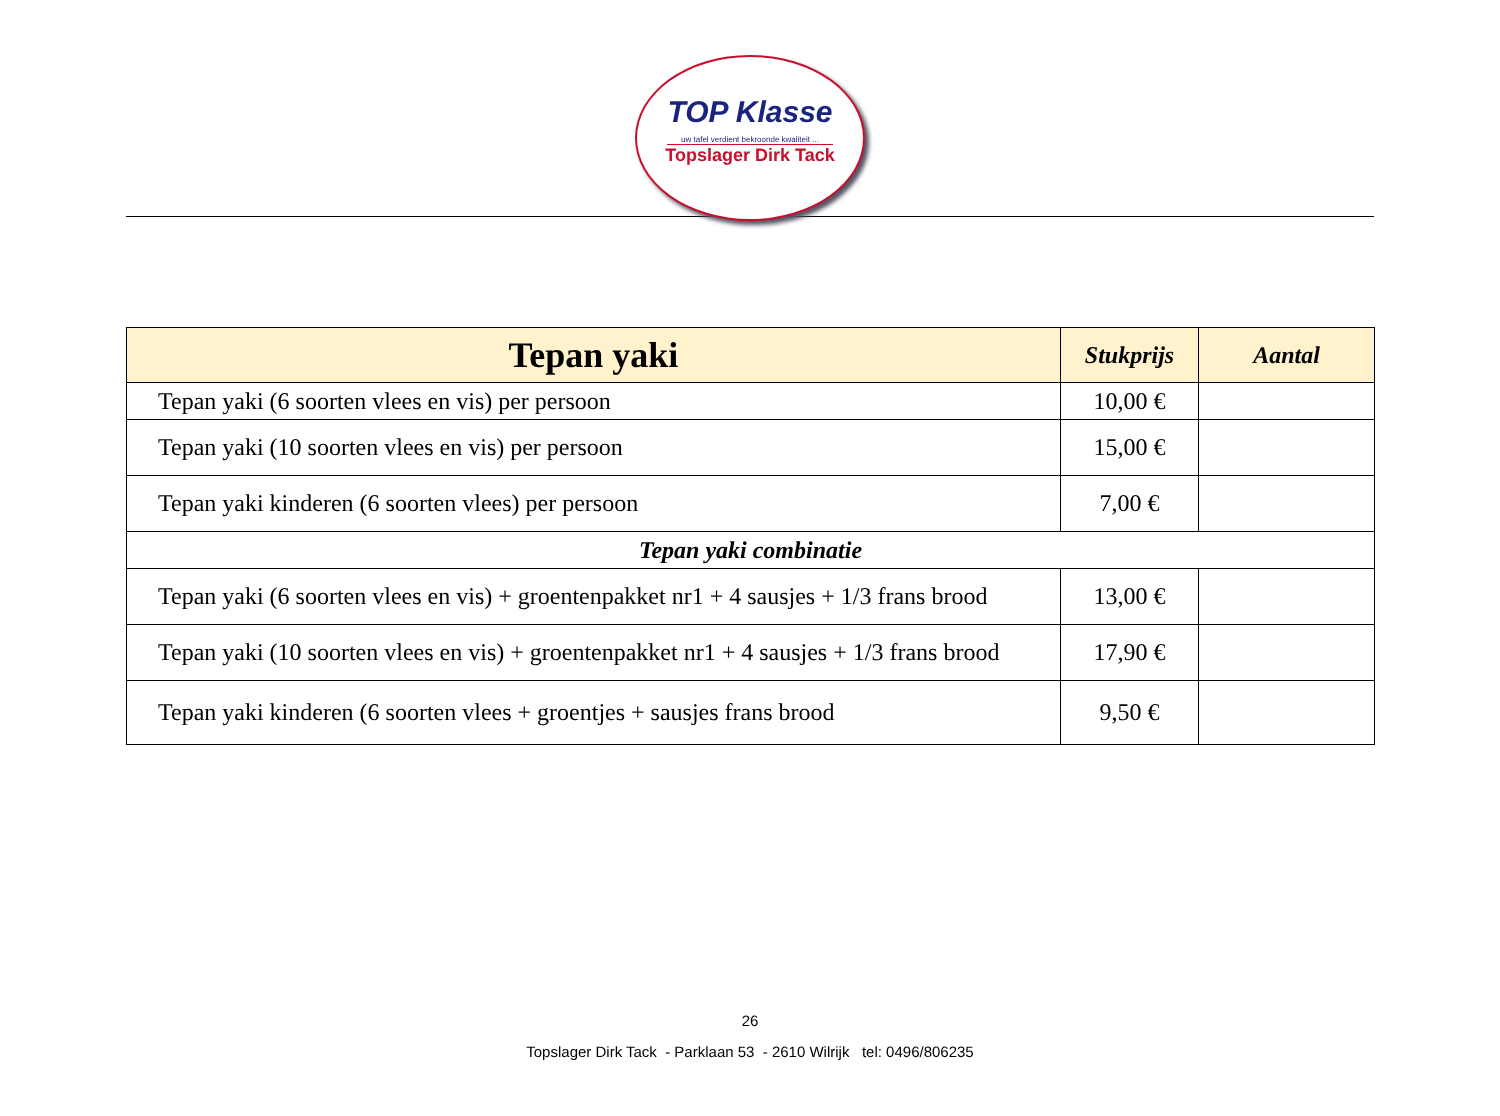TOP Klasse
uw tafel verdient bekroonde kwaliteit ...
Topslager Dirk Tack
| Tepan yaki | Stukprijs | Aantal |
| --- | --- | --- |
| Tepan yaki (6 soorten vlees en vis) per persoon | 10,00 € | |
| Tepan yaki (10 soorten vlees en vis) per persoon | 15,00 € | |
| Tepan yaki kinderen (6 soorten vlees) per persoon | 7,00 € | |
| Tepan yaki combinatie | | |
| Tepan yaki (6 soorten vlees en vis) + groentenpakket nr1 + 4 sausjes + 1/3 frans brood | 13,00 € | |
| Tepan yaki (10 soorten vlees en vis) + groentenpakket nr1 + 4 sausjes + 1/3 frans brood | 17,90 € | |
| Tepan yaki kinderen (6 soorten vlees + groentjes + sausjes frans brood | 9,50 € | |
26
Topslager Dirk Tack - Parklaan 53 - 2610 Wilrijk tel: 0496/806235